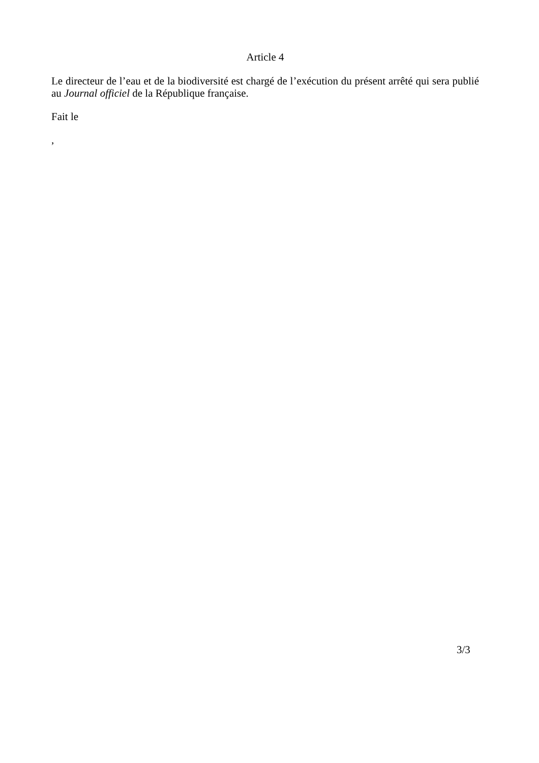Article 4
Le directeur de l’eau et de la biodiversité est chargé de l’exécution du présent arrêté qui sera publié au Journal officiel de la République française.
Fait le
,
3/3